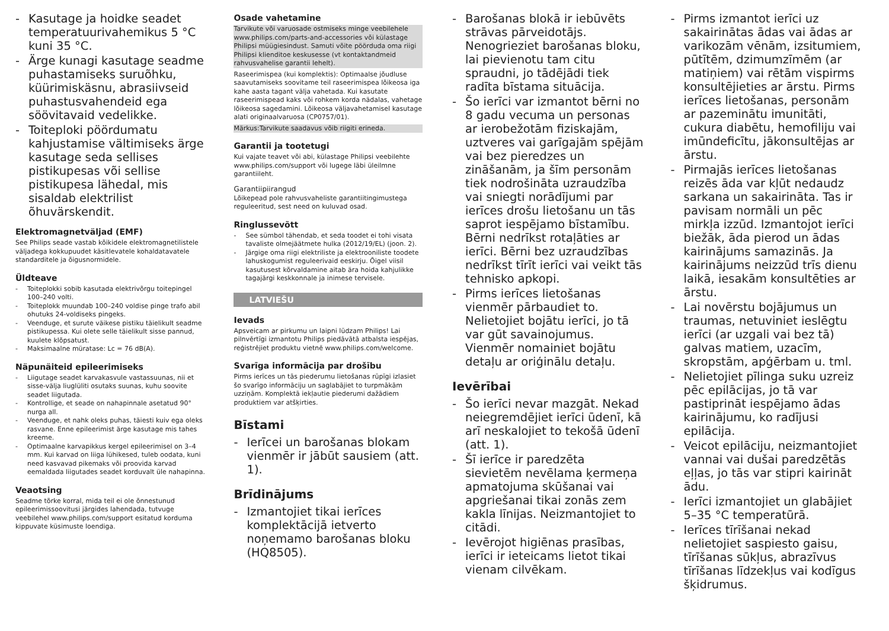- Kasutage ja hoidke seadet temperatuurivahemikus 5 °C kuni 35 °C.
- Ärge kunagi kasutage seadme puhastamiseks suruõhku, küürimiskäsnu, abrasiivseid puhastusvahendeid ega söövitavaid vedelikke.
- Toiteploki pöördumatu kahjustamise vältimiseks ärge kasutage seda sellises pistikupesas või sellise pistikupesa lähedal, mis sisaldab elektrilist õhuvärskendit.
Elektromagnetväljad (EMF)
See Philips seade vastab kõikidele elektromagnetilistele väljadega kokkupuudet käsitlevatele kohaldatavatele standarditele ja õigusnormidele.
Üldteave
- Toiteplokki sobib kasutada elektrivõrgu toitepingel 100–240 volti.
- Toiteplokk muundab 100–240 voldise pinge trafo abil ohutuks 24-voldiseks pingeks.
- Veenduge, et surute väikese pistiku täielikult seadme pistikupessa. Kui olete selle täielikult sisse pannud, kuulete klõpsatust.
- Maksimaalne müratase: Lc = 76 dB(A).
Näpunäiteid epileerimiseks
- Liigutage seadet karvakasvule vastassuunas, nii et sisse-välja liuglüliti osutaks suunas, kuhu soovite seadet liigutada.
- Kontrollige, et seade on nahapinnale asetatud 90° nurga all.
- Veenduge, et nahk oleks puhas, täiesti kuiv ega oleks rasvane. Enne epileerimist ärge kasutage mis tahes kreeme.
- Optimaalne karvapikkus kergel epileerimisel on 3–4 mm. Kui karvad on liiga lühikesed, tuleb oodata, kuni need kasvavad pikemaks või proovida karvad eemaldada liigutades seadet korduvalt üle nahapinna.
Veaotsing
Seadme tõrke korral, mida teil ei ole õnnestunud epileerimissoovitusi järgides lahendada, tutvuge veebilehel www.philips.com/support esitatud korduma kippuvate küsimuste loendiga.
Osade vahetamine
Tarvikute või varuosade ostmiseks minge veebilehele www.philips.com/parts-and-accessories või külastage Philipsi müügiesindust. Samuti võite pöörduda oma riigi Philipsi klienditoe keskusesse (vt kontaktandmeid rahvusvahelise garantii lehelt).
Raseerimispea (kui komplektis): Optimaalse jõudluse saavutamiseks soovitame teil raseerimispea lõikeosa iga kahe aasta tagant välja vahetada. Kui kasutate raseerimispead kaks või rohkem korda nädalas, vahetage lõikeosa sagedamini. Lõikeosa väljavahetamisel kasutage alati originaalvaruosa (CP0757/01).
Märkus:Tarvikute saadavus võib riigiti erineda.
Garantii ja tootetugi
Kui vajate teavet või abi, külastage Philipsi veebilehte www.philips.com/support või lugege läbi üleilmne garantiileht.
Garantiipiirangud
Lõikepead pole rahvusvaheliste garantiitingimustega reguleeritud, sest need on kuluvad osad.
Ringlussevõtt
- See sümbol tähendab, et seda toodet ei tohi visata tavaliste olmejäätmete hulka (2012/19/EL) (joon. 2).
- Järgige oma riigi elektriliste ja elektrooniliste toodete lahuskogumist reguleerivaid eeskirju. Õigel viisil kasutusest kõrvaldamine aitab ära hoida kahjulikke tagajärgi keskkonnale ja inimese tervisele.
LATVIEŠU
Ievads
Apsveicam ar pirkumu un laipni lūdzam Philips! Lai pilnvērtīgi izmantotu Philips piedāvātā atbalsta iespējas, reģistrējiet produktu vietnē www.philips.com/welcome.
Svarīga informācija par drošību
Pirms ierīces un tās piederumu lietošanas rūpīgi izlasiet šo svarīgo informāciju un saglabājiet to turpmākām uzziņām. Komplektā iekļautie piederumi dažādiem produktiem var atšķirties.
Bīstami
- Ierīcei un barošanas blokam vienmēr ir jābūt sausiem (att. 1).
Brīdinājums
- Izmantojiet tikai ierīces komplektācijā ietverto noņemamo barošanas bloku (HQ8505).
- Barošanas blokā ir iebūvēts strāvas pārveidotājs. Nenogrieziet barošanas bloku, lai pievienotu tam citu spraudni, jo tādējādi tiek radīta bīstama situācija.
- Šo ierīci var izmantot bērni no 8 gadu vecuma un personas ar ierobežotām fiziskajām, uztveres vai garīgajām spējām vai bez pieredzes un zināšanām, ja šīm personām tiek nodrošināta uzraudzība vai sniegti norādījumi par ierīces drošu lietošanu un tās saprot iespējamo bīstamību. Bērni nedrīkst rotaļāties ar ierīci. Bērni bez uzraudzības nedrīkst tīrīt ierīci vai veikt tās tehnisko apkopi.
- Pirms ierīces lietošanas vienmēr pārbaudiet to. Nelietojiet bojātu ierīci, jo tā var gūt savainojumus. Vienmēr nomainiet bojātu detaļu ar oriģinālu detaļu.
Ievērībai
- Šo ierīci nevar mazgāt. Nekad neiegremdējiet ierīci ūdenī, kā arī neskalojiet to tekošā ūdenī (att. 1).
- Šī ierīce ir paredzēta sievietēm nevēlama ķermeņa apmatojuma skūšanai vai apgriešanai tikai zonās zem kakla līnijas. Neizmantojiet to citādi.
- Ievērojot higiēnas prasības, ierīci ir ieteicams lietot tikai vienam cilvēkam.
- Pirms izmantot ierīci uz sakairinātas ādas vai ādas ar varikozām vēnām, izsitumiem, pūtītēm, dzimumzīmēm (ar matiņiem) vai rētām vispirms konsultējieties ar ārstu. Pirms ierīces lietošanas, personām ar pazeminātu imunitāti, cukura diabētu, hemofiliju vai imūndeficītu, jākonsultējas ar ārstu.
- Pirmajās ierīces lietošanas reizēs āda var kļūt nedaudz sarkana un sakairināta. Tas ir pavisam normāli un pēc mirkļa izzūd. Izmantojot ierīci biežāk, āda pierod un ādas kairinājums samazinās. Ja kairinājums neizzūd trīs dienu laikā, iesakām konsultēties ar ārstu.
- Lai novērstu bojājumus un traumas, netuviniet ieslēgtu ierīci (ar uzgali vai bez tā) galvas matiem, uzacīm, skropstām, apģērbam u. tml.
- Nelietojiet pīlinga suku uzreiz pēc epilācijas, jo tā var pastiprināt iespējamo ādas kairinājumu, ko radījusi epilācija.
- Veicot epilāciju, neizmantojiet vannai vai dušai paredzētās eļļas, jo tās var stipri kairināt ādu.
- Ierīci izmantojiet un glabājiet 5–35 °C temperatūrā.
- Ierīces tīrīšanai nekad nelietojiet saspiesto gaisu, tīrīšanas sūkļus, abrazīvus tīrīšanas līdzekļus vai kodīgus šķidrumus.